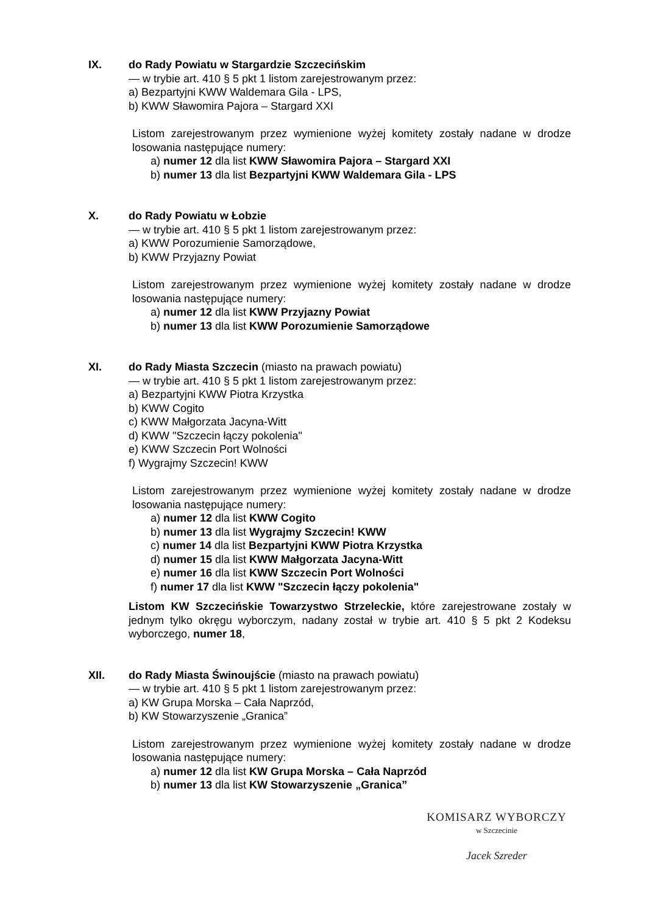IX. do Rady Powiatu w Stargardzie Szczecińskim
— w trybie art. 410 § 5 pkt 1 listom zarejestrowanym przez:
a) Bezpartyjni KWW Waldemara Gila - LPS,
b) KWW Sławomira Pajora – Stargard XXI
Listom zarejestrowanym przez wymienione wyżej komitety zostały nadane w drodze losowania następujące numery:
a) numer 12 dla list KWW Sławomira Pajora – Stargard XXI
b) numer 13 dla list Bezpartyjni KWW Waldemara Gila - LPS
X. do Rady Powiatu w Łobzie
— w trybie art. 410 § 5 pkt 1 listom zarejestrowanym przez:
a) KWW Porozumienie Samorządowe,
b) KWW Przyjazny Powiat
Listom zarejestrowanym przez wymienione wyżej komitety zostały nadane w drodze losowania następujące numery:
a) numer 12 dla list KWW Przyjazny Powiat
b) numer 13 dla list KWW Porozumienie Samorządowe
XI. do Rady Miasta Szczecin (miasto na prawach powiatu)
— w trybie art. 410 § 5 pkt 1 listom zarejestrowanym przez:
a) Bezpartyjni KWW Piotra Krzystka
b) KWW Cogito
c) KWW Małgorzata Jacyna-Witt
d) KWW "Szczecin łączy pokolenia"
e) KWW Szczecin Port Wolności
f) Wygrajmy Szczecin! KWW
Listom zarejestrowanym przez wymienione wyżej komitety zostały nadane w drodze losowania następujące numery:
a) numer 12 dla list KWW Cogito
b) numer 13 dla list Wygrajmy Szczecin! KWW
c) numer 14 dla list Bezpartyjni KWW Piotra Krzystka
d) numer 15 dla list KWW Małgorzata Jacyna-Witt
e) numer 16 dla list KWW Szczecin Port Wolności
f) numer 17 dla list KWW "Szczecin łączy pokolenia"
Listom KW Szczecińskie Towarzystwo Strzeleckie, które zarejestrowane zostały w jednym tylko okręgu wyborczym, nadany został w trybie art. 410 § 5 pkt 2 Kodeksu wyborczego, numer 18,
XII. do Rady Miasta Świnoujście (miasto na prawach powiatu)
— w trybie art. 410 § 5 pkt 1 listom zarejestrowanym przez:
a) KW Grupa Morska – Cała Naprzód,
b) KW Stowarzyszenie „Granica”
Listom zarejestrowanym przez wymienione wyżej komitety zostały nadane w drodze losowania następujące numery:
a) numer 12 dla list KW Grupa Morska – Cała Naprzód
b) numer 13 dla list KW Stowarzyszenie „Granica”
KOMISARZ WYBORCZY
w Szczecinie
Jacek Szreder